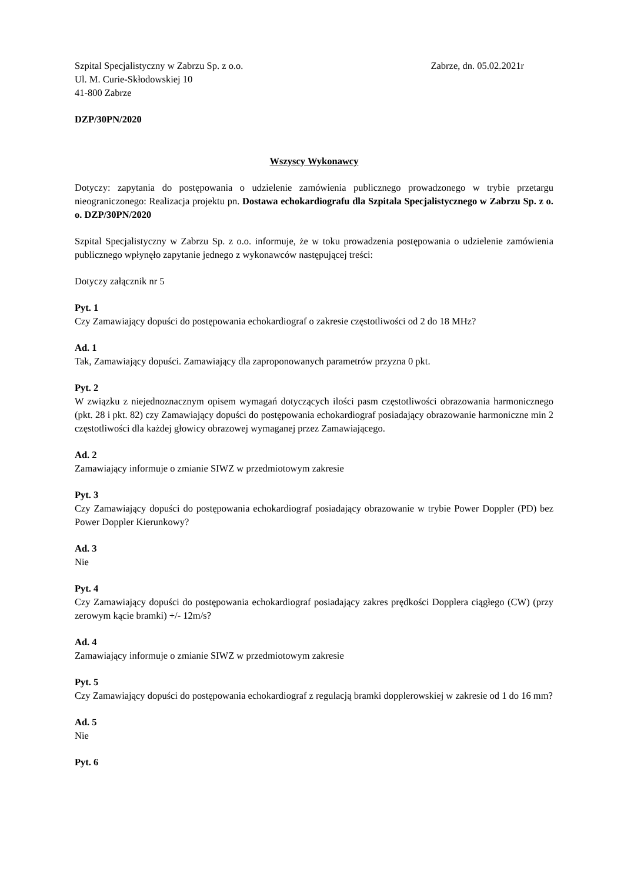Szpital Specjalistyczny w Zabrzu Sp. z o.o.
Ul. M. Curie-Skłodowskiej 10
41-800 Zabrze
Zabrze, dn. 05.02.2021r
DZP/30PN/2020
Wszyscy Wykonawcy
Dotyczy: zapytania do postępowania o udzielenie zamówienia publicznego prowadzonego w trybie przetargu nieograniczonego: Realizacja projektu pn. Dostawa echokardiografu dla Szpitala Specjalistycznego w Zabrzu Sp. z o. o. DZP/30PN/2020
Szpital Specjalistyczny w Zabrzu Sp. z o.o. informuje, że w toku prowadzenia postępowania o udzielenie zamówienia publicznego wpłynęło zapytanie jednego z wykonawców następującej treści:
Dotyczy załącznik nr 5
Pyt. 1
Czy Zamawiający dopuści do postępowania echokardiograf o zakresie częstotliwości od 2 do 18 MHz?
Ad. 1
Tak, Zamawiający dopuści. Zamawiający dla zaproponowanych parametrów przyzna 0 pkt.
Pyt. 2
W związku z niejednoznacznym opisem wymagań dotyczących ilości pasm częstotliwości obrazowania harmonicznego (pkt. 28 i pkt. 82) czy Zamawiający dopuści do postępowania echokardiograf posiadający obrazowanie harmoniczne min 2 częstotliwości dla każdej głowicy obrazowej wymaganej przez Zamawiającego.
Ad. 2
Zamawiający informuje o zmianie SIWZ w przedmiotowym zakresie
Pyt. 3
Czy Zamawiający dopuści do postępowania echokardiograf posiadający obrazowanie w trybie Power Doppler (PD) bez Power Doppler Kierunkowy?
Ad. 3
Nie
Pyt. 4
Czy Zamawiający dopuści do postępowania echokardiograf posiadający zakres prędkości Dopplera ciągłego (CW) (przy zerowym kącie bramki) +/- 12m/s?
Ad. 4
Zamawiający informuje o zmianie SIWZ w przedmiotowym zakresie
Pyt. 5
Czy Zamawiający dopuści do postępowania echokardiograf z regulacją bramki dopplerowskiej w zakresie od 1 do 16 mm?
Ad. 5
Nie
Pyt. 6